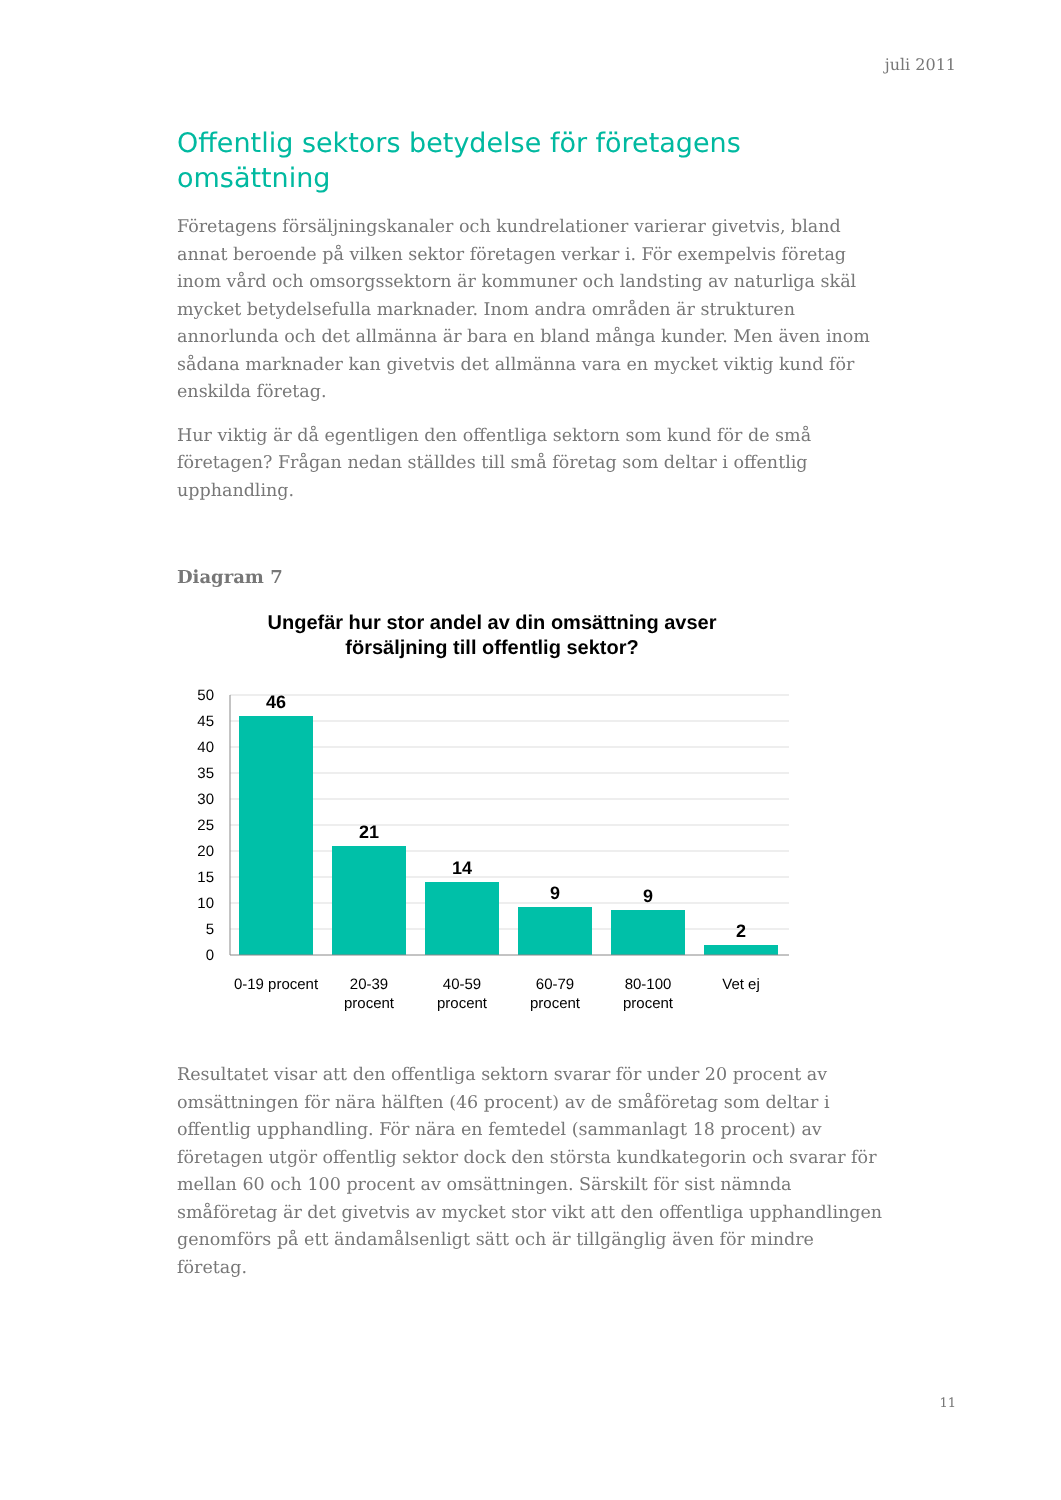juli 2011
Offentlig sektors betydelse för företagens omsättning
Företagens försäljningskanaler och kundrelationer varierar givetvis, bland annat beroende på vilken sektor företagen verkar i. För exempelvis företag inom vård och omsorgssektorn är kommuner och landsting av naturliga skäl mycket betydelsefulla marknader. Inom andra områden är strukturen annorlunda och det allmänna är bara en bland många kunder. Men även inom sådana marknader kan givetvis det allmänna vara en mycket viktig kund för enskilda företag.
Hur viktig är då egentligen den offentliga sektorn som kund för de små företagen? Frågan nedan ställdes till små företag som deltar i offentlig upphandling.
Diagram 7
Ungefär hur stor andel av din omsättning avser
försäljning till offentlig sektor?
50
45
40
35
30
25
20
15
10
5
0
46
21
14
9
9
2
0-19 procent
20-39
procent
40-59
procent
60-79
procent
80-100
procent
Vet ej
Resultatet visar att den offentliga sektorn svarar för under 20 procent av omsättningen för nära hälften (46 procent) av de småföretag som deltar i offentlig upphandling. För nära en femtedel (sammanlagt 18 procent) av företagen utgör offentlig sektor dock den största kundkategorin och svarar för mellan 60 och 100 procent av omsättningen. Särskilt för sist nämnda småföretag är det givetvis av mycket stor vikt att den offentliga upphandlingen genomförs på ett ändamålsenligt sätt och är tillgänglig även för mindre företag.
11